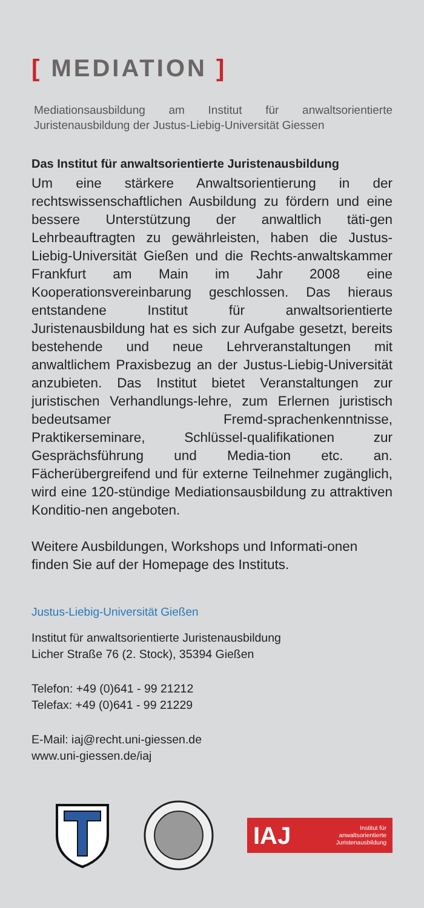[ MEDIATION ]
Mediationsausbildung am Institut für anwaltsorientierte Juristenausbildung der Justus-Liebig-Universität Giessen
Das Institut für anwaltsorientierte Juristenausbildung
Um eine stärkere Anwaltsorientierung in der rechtswissenschaftlichen Ausbildung zu fördern und eine bessere Unterstützung der anwaltlich täti-gen Lehrbeauftragten zu gewährleisten, haben die Justus-Liebig-Universität Gießen und die Rechts-anwaltskammer Frankfurt am Main im Jahr 2008 eine Kooperationsvereinbarung geschlossen. Das hieraus entstandene Institut für anwaltsorientierte Juristenausbildung hat es sich zur Aufgabe gesetzt, bereits bestehende und neue Lehrveranstaltungen mit anwaltlichem Praxisbezug an der Justus-Liebig-Universität anzubieten. Das Institut bietet Veranstaltungen zur juristischen Verhandlungs-lehre, zum Erlernen juristisch bedeutsamer Fremd-sprachenkenntnisse, Praktikerseminare, Schlüssel-qualifikationen zur Gesprächsführung und Media-tion etc. an. Fächerübergreifend und für externe Teilnehmer zugänglich, wird eine 120-stündige Mediationsausbildung zu attraktiven Konditio-nen angeboten.
Weitere Ausbildungen, Workshops und Informati-onen finden Sie auf der Homepage des Instituts.
Justus-Liebig-Universität Gießen
Institut für anwaltsorientierte Juristenausbildung
Licher Straße 76 (2. Stock), 35394 Gießen
Telefon: +49 (0)641 - 99 21212
Telefax: +49 (0)641 - 99 21229
E-Mail: iaj@recht.uni-giessen.de
www.uni-giessen.de/iaj
IAJ Institut für
anwaltsorientierte
Juristenausbildung